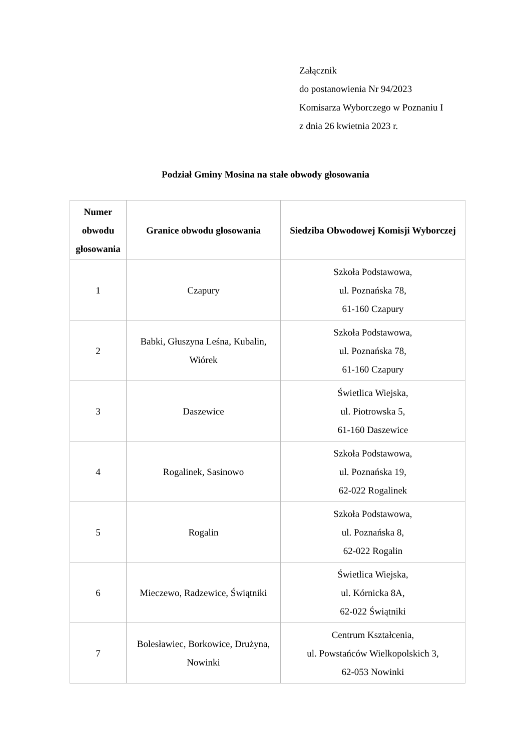Załącznik
do postanowienia Nr 94/2023
Komisarza Wyborczego w Poznaniu I
z dnia 26 kwietnia 2023 r.
Podział Gminy Mosina na stałe obwody głosowania
| Numer obwodu głosowania | Granice obwodu głosowania | Siedziba Obwodowej Komisji Wyborczej |
| --- | --- | --- |
| 1 | Czapury | Szkoła Podstawowa, ul. Poznańska 78, 61-160 Czapury |
| 2 | Babki, Głuszyna Leśna, Kubalin, Wiórek | Szkoła Podstawowa, ul. Poznańska 78, 61-160 Czapury |
| 3 | Daszewice | Świetlica Wiejska, ul. Piotrowska 5, 61-160 Daszewice |
| 4 | Rogalinek, Sasinowo | Szkoła Podstawowa, ul. Poznańska 19, 62-022 Rogalinek |
| 5 | Rogalin | Szkoła Podstawowa, ul. Poznańska 8, 62-022 Rogalin |
| 6 | Mieczewo, Radzewice, Świątniki | Świetlica Wiejska, ul. Kórnicka 8A, 62-022 Świątniki |
| 7 | Bolesławiec, Borkowice, Drużyna, Nowinki | Centrum Kształcenia, ul. Powstańców Wielkopolskich 3, 62-053 Nowinki |